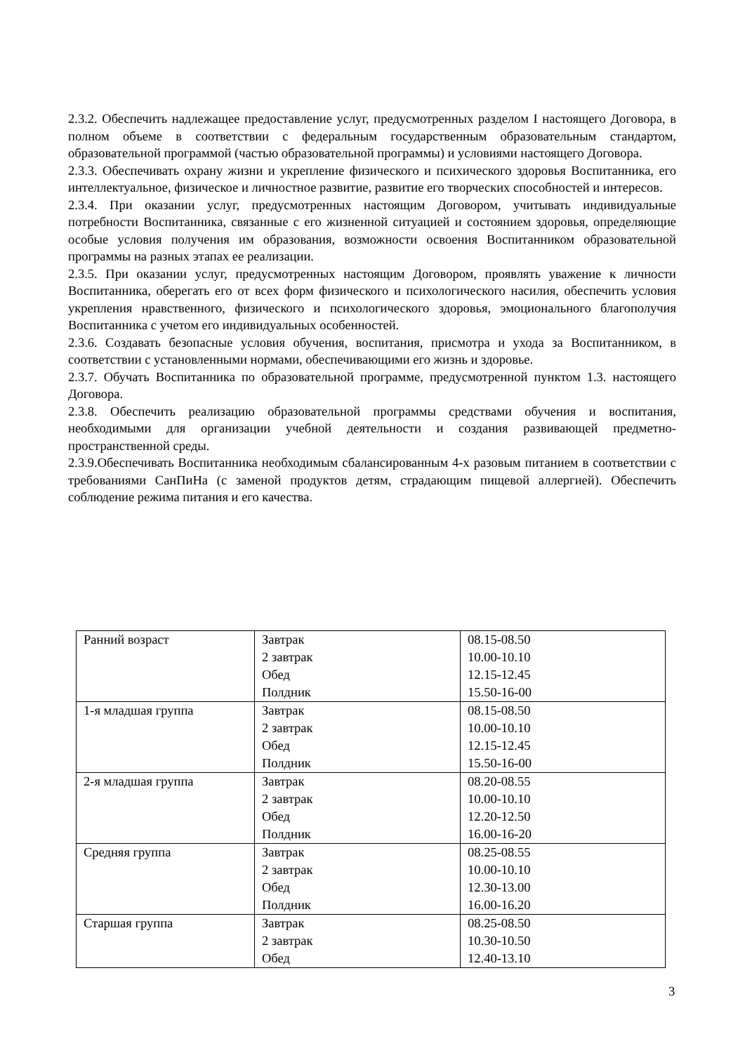2.3.2. Обеспечить надлежащее предоставление услуг, предусмотренных разделом I настоящего Договора, в полном объеме в соответствии с федеральным государственным образовательным стандартом, образовательной программой (частью образовательной программы) и условиями настоящего Договора.
2.3.3. Обеспечивать охрану жизни и укрепление физического и психического здоровья Воспитанника, его интеллектуальное, физическое и личностное развитие, развитие его творческих способностей и интересов.
2.3.4. При оказании услуг, предусмотренных настоящим Договором, учитывать индивидуальные потребности Воспитанника, связанные с его жизненной ситуацией и состоянием здоровья, определяющие особые условия получения им образования, возможности освоения Воспитанником образовательной программы на разных этапах ее реализации.
2.3.5. При оказании услуг, предусмотренных настоящим Договором, проявлять уважение к личности Воспитанника, оберегать его от всех форм физического и психологического насилия, обеспечить условия укрепления нравственного, физического и психологического здоровья, эмоционального благополучия Воспитанника с учетом его индивидуальных особенностей.
2.3.6. Создавать безопасные условия обучения, воспитания, присмотра и ухода за Воспитанником, в соответствии с установленными нормами, обеспечивающими его жизнь и здоровье.
2.3.7. Обучать Воспитанника по образовательной программе, предусмотренной пунктом 1.3. настоящего Договора.
2.3.8. Обеспечить реализацию образовательной программы средствами обучения и воспитания, необходимыми для организации учебной деятельности и создания развивающей предметно-пространственной среды.
2.3.9.Обеспечивать Воспитанника необходимым сбалансированным 4-х разовым питанием в соответствии с требованиями СанПиНа (с заменой продуктов детям, страдающим пищевой аллергией). Обеспечить соблюдение режима питания и его качества.
| Ранний возраст | Завтрак 2 завтрак Обед Полдник | 08.15-08.50 10.00-10.10 12.15-12.45 15.50-16-00 |
| 1-я младшая группа | Завтрак 2 завтрак Обед Полдник | 08.15-08.50 10.00-10.10 12.15-12.45 15.50-16-00 |
| 2-я младшая группа | Завтрак 2 завтрак Обед Полдник | 08.20-08.55 10.00-10.10 12.20-12.50 16.00-16-20 |
| Средняя группа | Завтрак 2 завтрак Обед Полдник | 08.25-08.55 10.00-10.10 12.30-13.00 16.00-16.20 |
| Старшая группа | Завтрак 2 завтрак Обед | 08.25-08.50 10.30-10.50 12.40-13.10 |
3